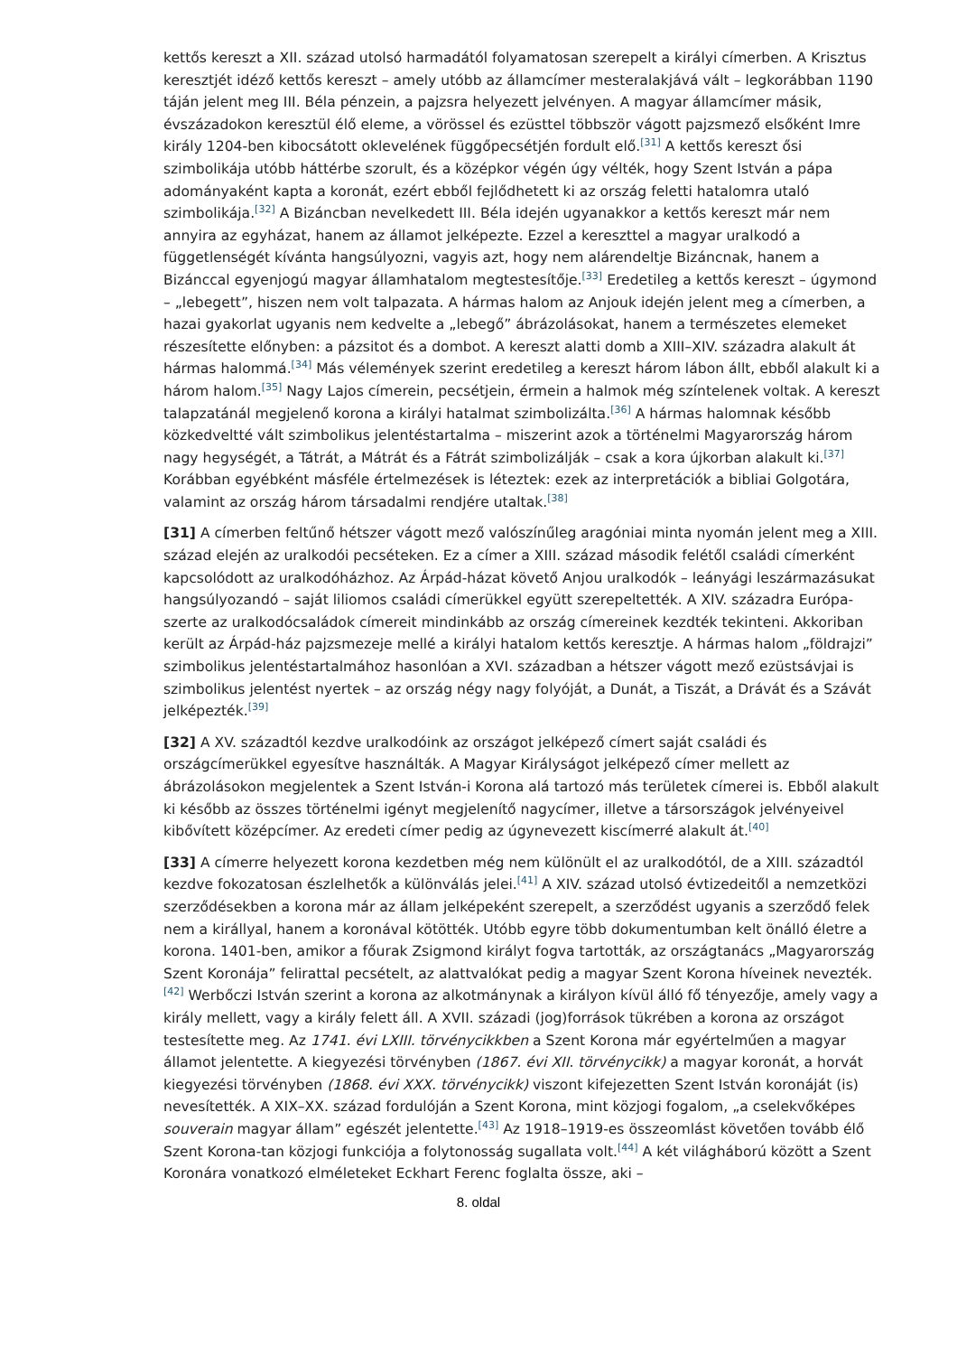kettős kereszt a XII. század utolsó harmadától folyamatosan szerepelt a királyi címerben. A Krisztus keresztjét idéző kettős kereszt – amely utóbb az államcímer mesteralakjává vált – legkorábban 1190 táján jelent meg III. Béla pénzein, a pajzsra helyezett jelvényen. A magyar államcímer másik, évszázadokon keresztül élő eleme, a vörössel és ezüsttel többször vágott pajzsmező elsőként Imre király 1204-ben kibocsátott oklevelének függőpecsétjén fordult elő.<sup>[31]</sup> A kettős kereszt ősi szimbolikája utóbb háttérbe szorult, és a középkor végén úgy vélték, hogy Szent István a pápa adományaként kapta a koronát, ezért ebből fejlődhetett ki az ország feletti hatalomra utaló szimbolikája.<sup>[32]</sup> A Bizáncban nevelkedett III. Béla idején ugyanakkor a kettős kereszt már nem annyira az egyházat, hanem az államot jelképezte. Ezzel a kereszttel a magyar uralkodó a függetlenségét kívánta hangsúlyozni, vagyis azt, hogy nem alárendeltje Bizáncnak, hanem a Bizánccal egyenjogú magyar államhatalom megtestesítője.<sup>[33]</sup> Eredetileg a kettős kereszt – úgymond – „lebegett”, hiszen nem volt talpazata. A hármas halom az Anjouk idején jelent meg a címerben, a hazai gyakorlat ugyanis nem kedvelte a „lebegő” ábrázolásokat, hanem a természetes elemeket részesítette előnyben: a pázsitot és a dombot. A kereszt alatti domb a XIII–XIV. századra alakult át hármas halommá.<sup>[34]</sup> Más vélemények szerint eredetileg a kereszt három lábon állt, ebből alakult ki a három halom.<sup>[35]</sup> Nagy Lajos címerein, pecsétjein, érmein a halmok még színtelenek voltak. A kereszt talapzatánál megjelenő korona a királyi hatalmat szimbolizálta.<sup>[36]</sup> A hármas halomnak később közkedveltté vált szimbolikus jelentéstartalma – miszerint azok a történelmi Magyarország három nagy hegységét, a Tátrát, a Mátrát és a Fátrát szimbolizálják – csak a kora újkorban alakult ki.<sup>[37]</sup> Korábban egyébként másféle értelmezések is léteztek: ezek az interpretációk a bibliai Golgotára, valamint az ország három társadalmi rendjére utaltak.<sup>[38]</sup>
[31] A címerben feltűnő hétszer vágott mező valószínűleg aragóniai minta nyomán jelent meg a XIII. század elején az uralkodói pecséteken. Ez a címer a XIII. század második felétől családi címerként kapcsolódott az uralkodóházhoz. Az Árpád-házat követő Anjou uralkodók – leányági leszármazásukat hangsúlyozandó – saját liliomos családi címerükkel együtt szerepeltették. A XIV. századra Európa-szerte az uralkodócsaládok címereit mindinkább az ország címereinek kezdték tekinteni. Akkoriban került az Árpád-ház pajzsmezeje mellé a királyi hatalom kettős keresztje. A hármas halom „földrajzi” szimbolikus jelentéstartalmához hasonlóan a XVI. században a hétszer vágott mező ezüstsávjai is szimbolikus jelentést nyertek – az ország négy nagy folyóját, a Dunát, a Tiszát, a Drávát és a Szávát jelképezték.<sup>[39]</sup>
[32] A XV. századtól kezdve uralkodóink az országot jelképező címert saját családi és országcímerükkel egyesítve használták. A Magyar Királyságot jelképező címer mellett az ábrázolásokon megjelentek a Szent István-i Korona alá tartozó más területek címerei is. Ebből alakult ki később az összes történelmi igényt megjelenítő nagycímer, illetve a társországok jelvényeivel kibővített középcímer. Az eredeti címer pedig az úgynevezett kiscímerré alakult át.<sup>[40]</sup>
[33] A címerre helyezett korona kezdetben még nem különült el az uralkodótól, de a XIII. századtól kezdve fokozatosan észlelhetők a különválás jelei.<sup>[41]</sup> A XIV. század utolsó évtizedeitől a nemzetközi szerződésekben a korona már az állam jelképeként szerepelt, a szerződést ugyanis a szerződő felek nem a királlyal, hanem a koronával kötötték. Utóbb egyre több dokumentumban kelt önálló életre a korona. 1401-ben, amikor a főurak Zsigmond királyt fogva tartották, az országtanács „Magyarország Szent Koronája” felirattal pecsételt, az alattvalókat pedig a magyar Szent Korona híveinek nevezték.<sup>[42]</sup> Werbőczi István szerint a korona az alkotmánynak a királyon kívül álló fő tényezője, amely vagy a király mellett, vagy a király felett áll. A XVII. századi (jog)források tükrében a korona az országot testesítette meg. Az 1741. évi LXIII. törvénycikkben a Szent Korona már egyértelműen a magyar államot jelentette. A kiegyezési törvényben (1867. évi XII. törvénycikk) a magyar koronát, a horvát kiegyezési törvényben (1868. évi XXX. törvénycikk) viszont kifejezetten Szent István koronáját (is) nevesítették. A XIX–XX. század fordulóján a Szent Korona, mint közjogi fogalom, „a cselekvőképes souverain magyar állam” egészét jelentette.<sup>[43]</sup> Az 1918–1919-es összeomlást követően tovább élő Szent Korona-tan közjogi funkciója a folytonosság sugallata volt.<sup>[44]</sup> A két világháború között a Szent Koronára vonatkozó elméleteket Eckhart Ferenc foglalta össze, aki –
8. oldal